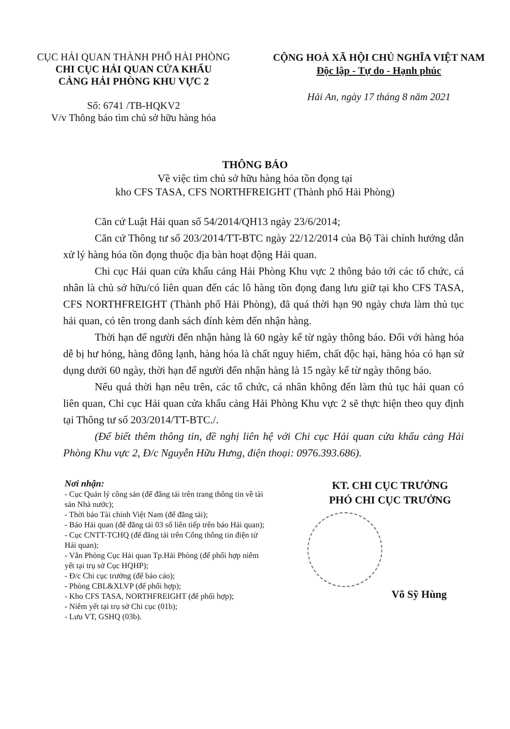CỤC HẢI QUAN THÀNH PHỐ HẢI PHÒNG
CHI CỤC HẢI QUAN CỬA KHẨU
CẢNG HẢI PHÒNG KHU VỰC 2
Số: 6741 /TB-HQKV2
V/v Thông báo tìm chủ sở hữu hàng hóa
CỘNG HOÀ XÃ HỘI CHỦ NGHĨA VIỆT NAM
Độc lập - Tự do - Hạnh phúc
Hải An, ngày 17 tháng 8 năm 2021
THÔNG BÁO
Về việc tìm chủ sở hữu hàng hóa tồn đọng tại
kho CFS TASA, CFS NORTHFREIGHT (Thành phố Hải Phòng)
Căn cứ Luật Hải quan số 54/2014/QH13 ngày 23/6/2014;
Căn cứ Thông tư số 203/2014/TT-BTC ngày 22/12/2014 của Bộ Tài chính hướng dẫn xử lý hàng hóa tồn đọng thuộc địa bàn hoạt động Hải quan.
Chi cục Hải quan cửa khẩu cảng Hải Phòng Khu vực 2 thông báo tới các tổ chức, cá nhân là chủ sở hữu/có liên quan đến các lô hàng tồn đọng đang lưu giữ tại kho CFS TASA, CFS NORTHFREIGHT (Thành phố Hải Phòng), đã quá thời hạn 90 ngày chưa làm thủ tục hải quan, có tên trong danh sách đính kèm đến nhận hàng.
Thời hạn để người đến nhận hàng là 60 ngày kể từ ngày thông báo. Đối với hàng hóa dễ bị hư hỏng, hàng đông lạnh, hàng hóa là chất nguy hiểm, chất độc hại, hàng hóa có hạn sử dụng dưới 60 ngày, thời hạn để người đến nhận hàng là 15 ngày kể từ ngày thông báo.
Nếu quá thời hạn nêu trên, các tổ chức, cá nhân không đến làm thủ tục hải quan có liên quan, Chi cục Hải quan cửa khẩu cảng Hải Phòng Khu vực 2 sẽ thực hiện theo quy định tại Thông tư số 203/2014/TT-BTC./.
(Để biết thêm thông tin, đề nghị liên hệ với Chi cục Hải quan cửa khẩu cảng Hải Phòng Khu vực 2, Đ/c Nguyễn Hữu Hưng, điện thoại: 0976.393.686).
Nơi nhận:
- Cục Quản lý công sản (để đăng tải trên trang thông tin về tài sản Nhà nước);
- Thời báo Tài chính Việt Nam (để đăng tải);
- Báo Hải quan (để đăng tải 03 số liên tiếp trên báo Hải quan);
- Cục CNTT-TCHQ (để đăng tải trên Cổng thông tin điện tử Hải quan);
- Văn Phòng Cục Hải quan Tp.Hải Phòng (để phối hợp niêm yết tại trụ sở Cục HQHP);
- Đ/c Chi cục trưởng (để báo cáo);
- Phòng CBL&XLVP (để phối hợp);
- Kho CFS TASA, NORTHFREIGHT (để phối hợp);
- Niêm yết tại trụ sở Chi cục (01b);
- Lưu VT, GSHQ (03b).
KT. CHI CỤC TRƯỞNG
PHÓ CHI CỤC TRƯỞNG
Võ Sỹ Hùng